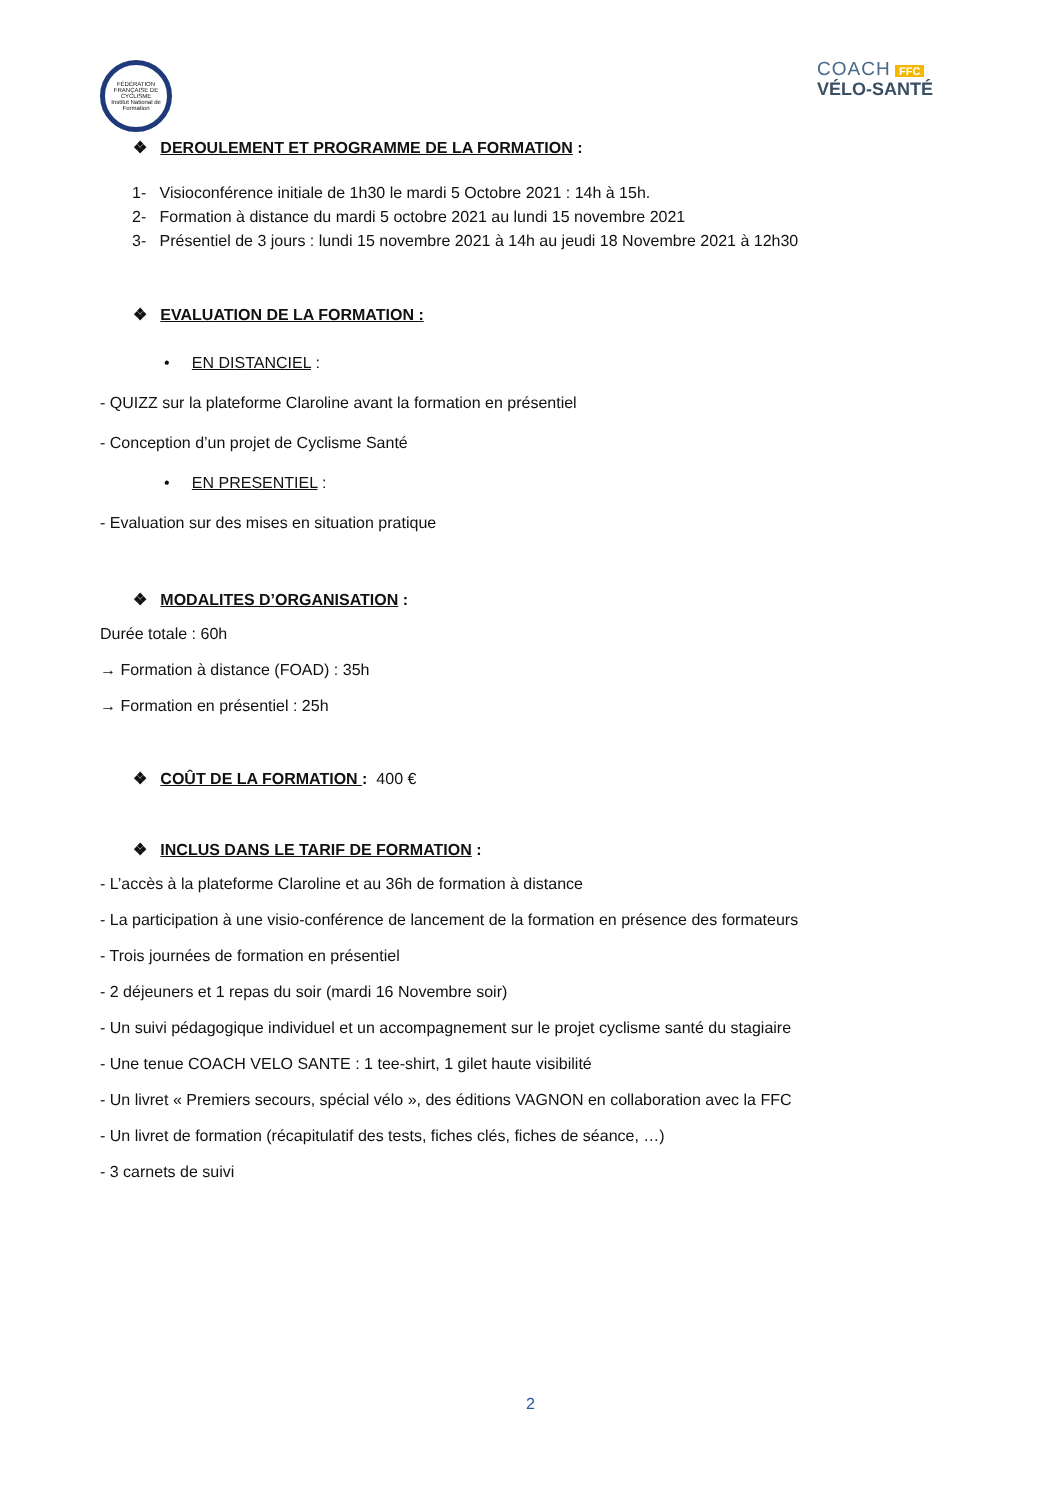FÉDÉRATION FRANÇAISE DE CYCLISME
Institut National de Formation
COACH FFC
VÉLO-SANTÉ
❖ DEROULEMENT ET PROGRAMME DE LA FORMATION :
1- Visioconférence initiale de 1h30 le mardi 5 Octobre 2021 : 14h à 15h.
2- Formation à distance du mardi 5 octobre 2021 au lundi 15 novembre 2021
3- Présentiel de 3 jours : lundi 15 novembre 2021 à 14h au jeudi 18 Novembre 2021 à 12h30
❖ EVALUATION DE LA FORMATION :
• EN DISTANCIEL :
- QUIZZ sur la plateforme Claroline avant la formation en présentiel
- Conception d’un projet de Cyclisme Santé
• EN PRESENTIEL :
- Evaluation sur des mises en situation pratique
❖ MODALITES D’ORGANISATION :
Durée totale : 60h
→ Formation à distance (FOAD) : 35h
→ Formation en présentiel : 25h
❖ COÛT DE LA FORMATION : 400 €
❖ INCLUS DANS LE TARIF DE FORMATION :
- L’accès à la plateforme Claroline et au 36h de formation à distance
- La participation à une visio-conférence de lancement de la formation en présence des formateurs
- Trois journées de formation en présentiel
- 2 déjeuners et 1 repas du soir (mardi 16 Novembre soir)
- Un suivi pédagogique individuel et un accompagnement sur le projet cyclisme santé du stagiaire
- Une tenue COACH VELO SANTE : 1 tee-shirt, 1 gilet haute visibilité
- Un livret « Premiers secours, spécial vélo », des éditions VAGNON en collaboration avec la FFC
- Un livret de formation (récapitulatif des tests, fiches clés, fiches de séance, …)
- 3 carnets de suivi
2